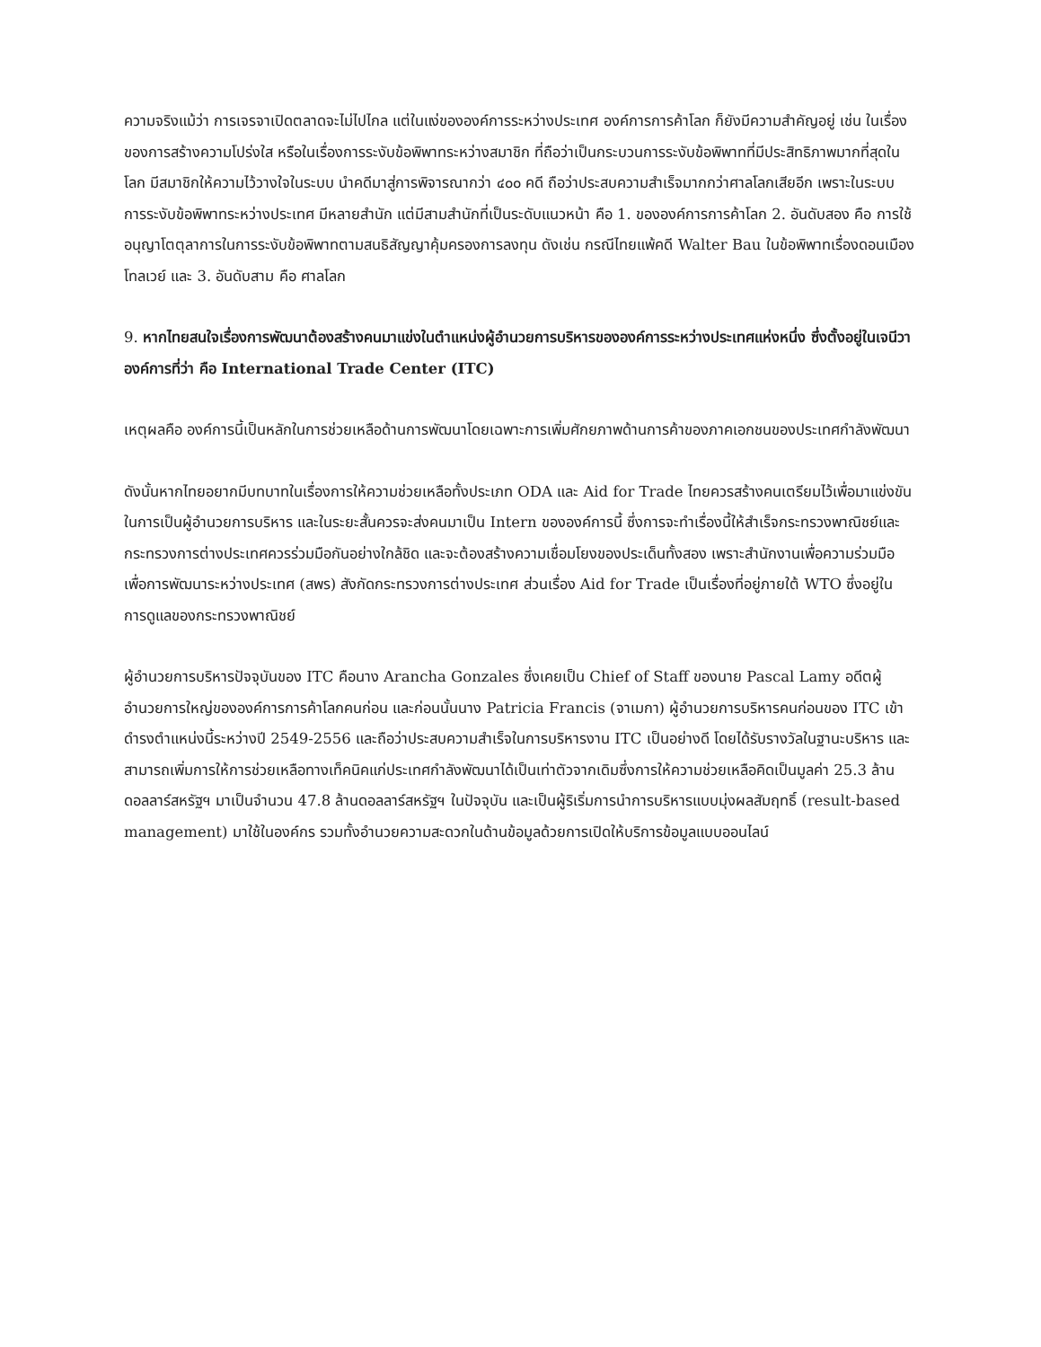ความจริงแม้ว่า การเจรจาเปิดตลาดจะไม่ไปไกล แต่ในแง่ขององค์การระหว่างประเทศ องค์การการค้าโลก ก็ยังมีความสำคัญอยู่ เช่น ในเรื่องของการสร้างความโปร่งใส หรือในเรื่องการระงับข้อพิพาทระหว่างสมาชิก ที่ถือว่าเป็นกระบวนการระงับข้อพิพาทที่มีประสิทธิภาพมากที่สุดในโลก มีสมาชิกให้ความไว้วางใจในระบบ นำคดีมาสู่การพิจารณากว่า ๔๐๐ คดี ถือว่าประสบความสำเร็จมากกว่าศาลโลกเสียอีก เพราะในระบบการระงับข้อพิพาทระหว่างประเทศ มีหลายสำนัก แต่มีสามสำนักที่เป็นระดับแนวหน้า คือ 1. ขององค์การการค้าโลก 2. อันดับสอง คือ การใช้อนุญาโตตุลาการในการระงับข้อพิพาทตามสนธิสัญญาคุ้มครองการลงทุน ดังเช่น กรณีไทยแพ้คดี Walter Bau ในข้อพิพาทเรื่องดอนเมืองโทลเวย์ และ 3. อันดับสาม คือ ศาลโลก
9. หากไทยสนใจเรื่องการพัฒนาต้องสร้างคนมาแข่งในตำแหน่งผู้อำนวยการบริหารขององค์การระหว่างประเทศแห่งหนึ่ง ซึ่งตั้งอยู่ในเจนีวา องค์การที่ว่า คือ International Trade Center (ITC)
เหตุผลคือ องค์การนี้เป็นหลักในการช่วยเหลือด้านการพัฒนาโดยเฉพาะการเพิ่มศักยภาพด้านการค้าของภาคเอกชนของประเทศกำลังพัฒนา
ดังนั้นหากไทยอยากมีบทบาทในเรื่องการให้ความช่วยเหลือทั้งประเภท ODA และ Aid for Trade ไทยควรสร้างคนเตรียมไว้เพื่อมาแข่งขันในการเป็นผู้อำนวยการบริหาร และในระยะสั้นควรจะส่งคนมาเป็น Intern ขององค์การนี้ ซึ่งการจะทำเรื่องนี้ให้สำเร็จกระทรวงพาณิชย์และกระทรวงการต่างประเทศควรร่วมมือกันอย่างใกล้ชิด และจะต้องสร้างความเชื่อมโยงของประเด็นทั้งสอง เพราะสำนักงานเพื่อความร่วมมือเพื่อการพัฒนาระหว่างประเทศ (สพร) สังกัดกระทรวงการต่างประเทศ ส่วนเรื่อง Aid for Trade เป็นเรื่องที่อยู่ภายใต้ WTO ซึ่งอยู่ในการดูแลของกระทรวงพาณิชย์
ผู้อำนวยการบริหารปัจจุบันของ ITC คือนาง Arancha Gonzales ซึ่งเคยเป็น Chief of Staff ของนาย Pascal Lamy อดีตผู้อำนวยการใหญ่ขององค์การการค้าโลกคนก่อน และก่อนนั้นนาง Patricia Francis (จาเมกา) ผู้อำนวยการบริหารคนก่อนของ ITC เข้าดำรงตำแหน่งนี้ระหว่างปี 2549-2556 และถือว่าประสบความสำเร็จในการบริหารงาน ITC เป็นอย่างดี โดยได้รับรางวัลในฐานะบริหาร และสามารถเพิ่มการให้การช่วยเหลือทางเท็คนิคแก่ประเทศกำลังพัฒนาได้เป็นเท่าตัวจากเดิมซึ่งการให้ความช่วยเหลือคิดเป็นมูลค่า 25.3 ล้านดอลลาร์สหรัฐฯ มาเป็นจำนวน 47.8 ล้านดอลลาร์สหรัฐฯ ในปัจจุบัน และเป็นผู้ริเริ่มการนำการบริหารแบบมุ่งผลสัมฤทธิ์ (result-based management) มาใช้ในองค์กร รวมทั้งอำนวยความสะดวกในด้านข้อมูลด้วยการเปิดให้บริการข้อมูลแบบออนไลน์